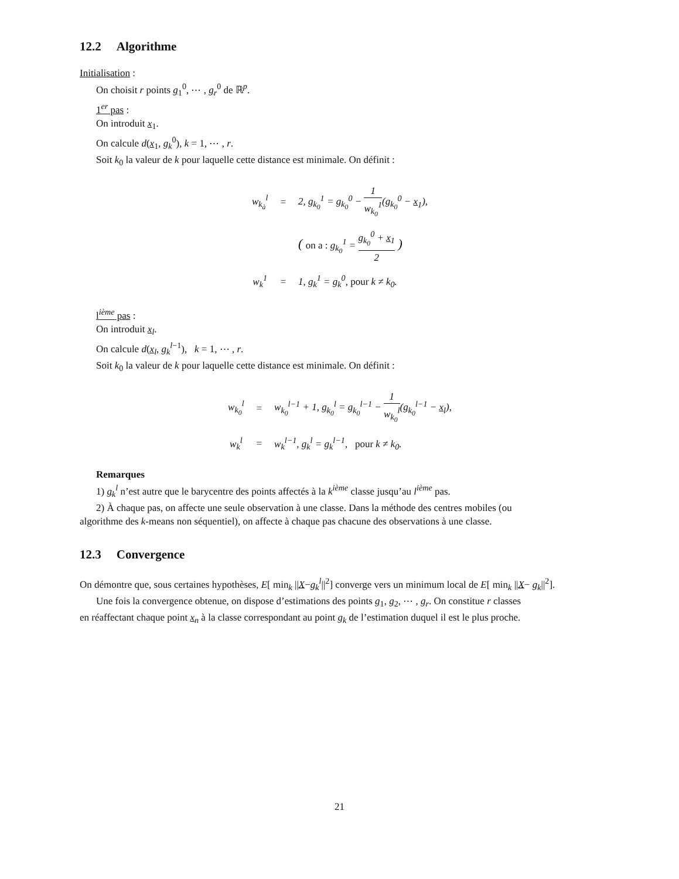12.2 Algorithme
Initialisation :
On choisit r points g<sub>1</sub><sup>0</sup>, ⋯ , g<sub>r</sub><sup>0</sup> de ℝ<sup>p</sup>.
1<sup>er</sup> pas :
On introduit x<sub>1</sub>.
On calcule d(x<sub>1</sub>, g<sub>k</sub><sup>0</sup>), k = 1, ⋯ , r.
Soit k<sub>0</sub> la valeur de k pour laquelle cette distance est minimale. On définit :
| w<sub>k<sub>à</sub></sub><sup>l</sup> | = | 2, g<sub>k<sub>0</sub></sub><sup>1</sup> = g<sub>k<sub>0</sub></sub><sup>0</sup> − 1 w<sub>k<sub>0</sub></sub><sup>1</sup> ( g<sub>k<sub>0</sub></sub><sup>0</sup> − x<sub>1</sub>), |
| | | ( on a : g<sub>k<sub>0</sub></sub><sup>1</sup> = g<sub>k<sub>0</sub></sub><sup>0</sup> + x<sub>1</sub> 2 ) |
| w<sub>k</sub><sup>1</sup> | = | 1, g<sub>k</sub><sup>1</sup> = g<sub>k</sub><sup>0</sup>, pour k ≠ k<sub>0</sub>. |
l<sup>ième</sup> pas :
On introduit x<sub>l</sub>.
On calcule d(x<sub>l</sub>, g<sub>k</sub><sup>l−1</sup>), k = 1, ⋯ , r.
Soit k<sub>0</sub> la valeur de k pour laquelle cette distance est minimale. On définit :
| w<sub>k<sub>0</sub></sub><sup>l</sup> | = | w<sub>k<sub>0</sub></sub><sup>l−1</sup> + 1, g<sub>k<sub>0</sub></sub><sup>l</sup> = g<sub>k<sub>0</sub></sub><sup>l−1</sup> − 1 w<sub>k<sub>0</sub></sub><sup>l</sup> ( g<sub>k<sub>0</sub></sub><sup>l−1</sup> − x<sub>l</sub>), |
| w<sub>k</sub><sup>l</sup> | = | w<sub>k</sub><sup>l−1</sup>, g<sub>k</sub><sup>l</sup> = g<sub>k</sub><sup>l−1</sup>, pour k ≠ k<sub>0</sub>. |
Remarques
1) g<sub>k</sub><sup>l</sup> n’est autre que le barycentre des points affectés à la k<sup>ième</sup> classe jusqu’au l<sup>ième</sup> pas.
2) À chaque pas, on affecte une seule observation à une classe. Dans la méthode des centres mobiles (ou
algorithme des k-means non séquentiel), on affecte à chaque pas chacune des observations à une classe.
12.3 Convergence
On démontre que, sous certaines hypothèses, E[ min<sub>k</sub> ||X−g<sub>k</sub><sup>l</sup>||<sup>2</sup>] converge vers un minimum local de E[ min<sub>k</sub> ||X− g<sub>k</sub>||<sup>2</sup>].
Une fois la convergence obtenue, on dispose d’estimations des points g<sub>1</sub>, g<sub>2</sub>, ⋯ , g<sub>r</sub>. On constitue r classes
en réaffectant chaque point x<sub>n</sub> à la classe correspondant au point g<sub>k</sub> de l’estimation duquel il est le plus proche.
21